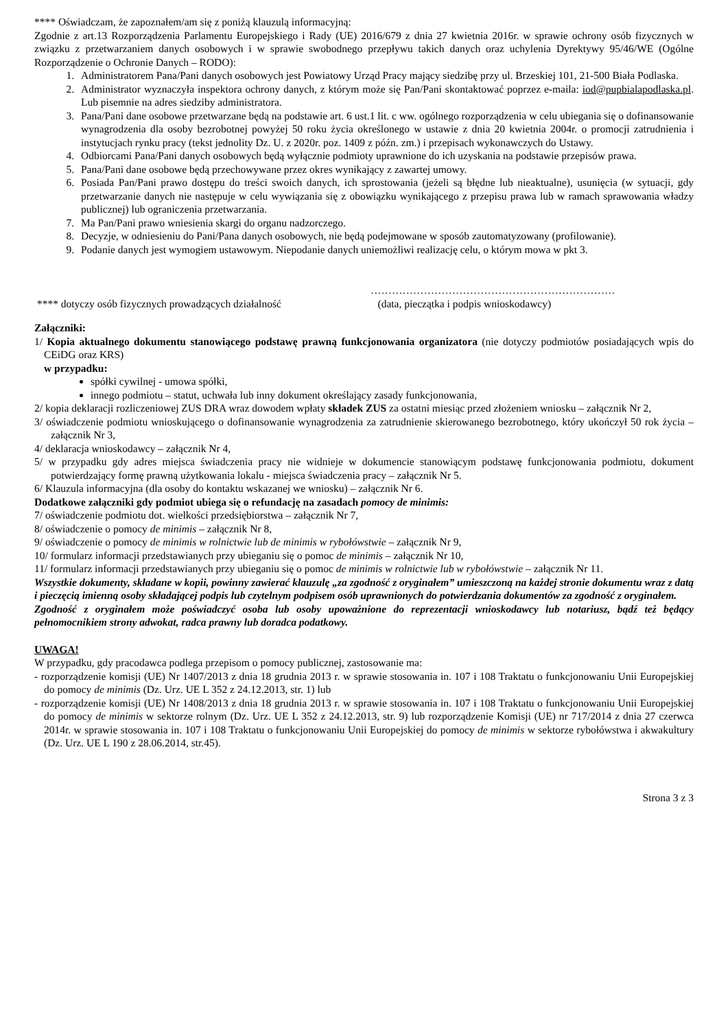**** Oświadczam, że zapoznałem/am się z poniżą klauzulą informacyjną:
Zgodnie z art.13 Rozporządzenia Parlamentu Europejskiego i Rady (UE) 2016/679 z dnia 27 kwietnia 2016r. w sprawie ochrony osób fizycznych w związku z przetwarzaniem danych osobowych i w sprawie swobodnego przepływu takich danych oraz uchylenia Dyrektywy 95/46/WE (Ogólne Rozporządzenie o Ochronie Danych – RODO):
1. Administratorem Pana/Pani danych osobowych jest Powiatowy Urząd Pracy mający siedzibę przy ul. Brzeskiej 101, 21-500 Biała Podlaska.
2. Administrator wyznaczyła inspektora ochrony danych, z którym może się Pan/Pani skontaktować poprzez e-maila: iod@pupbialapodlaska.pl. Lub pisemnie na adres siedziby administratora.
3. Pana/Pani dane osobowe przetwarzane będą na podstawie art. 6 ust.1 lit. c ww. ogólnego rozporządzenia w celu ubiegania się o dofinansowanie wynagrodzenia dla osoby bezrobotnej powyżej 50 roku życia określonego w ustawie z dnia 20 kwietnia 2004r. o promocji zatrudnienia i instytucjach rynku pracy (tekst jednolity Dz. U. z 2020r. poz. 1409 z późn. zm.) i przepisach wykonawczych do Ustawy.
4. Odbiorcami Pana/Pani danych osobowych będą wyłącznie podmioty uprawnione do ich uzyskania na podstawie przepisów prawa.
5. Pana/Pani dane osobowe będą przechowywane przez okres wynikający z zawartej umowy.
6. Posiada Pan/Pani prawo dostępu do treści swoich danych, ich sprostowania (jeżeli są błędne lub nieaktualne), usunięcia (w sytuacji, gdy przetwarzanie danych nie następuje w celu wywiązania się z obowiązku wynikającego z przepisu prawa lub w ramach sprawowania władzy publicznej) lub ograniczenia przetwarzania.
7. Ma Pan/Pani prawo wniesienia skargi do organu nadzorczego.
8. Decyzje, w odniesieniu do Pani/Pana danych osobowych, nie będą podejmowane w sposób zautomatyzowany (profilowanie).
9. Podanie danych jest wymogiem ustawowym. Niepodanie danych uniemożliwi realizację celu, o którym mowa w pkt 3.
……………………………………………………………
**** dotyczy osób fizycznych prowadzących działalność
(data, pieczątka i podpis wnioskodawcy)
Załączniki:
1/ Kopia aktualnego dokumentu stanowiącego podstawę prawną funkcjonowania organizatora (nie dotyczy podmiotów posiadających wpis do CEiDG oraz KRS)
w przypadku:
spółki cywilnej - umowa spółki,
innego podmiotu – statut, uchwała lub inny dokument określający zasady funkcjonowania,
2/ kopia deklaracji rozliczeniowej ZUS DRA wraz dowodem wpłaty składek ZUS za ostatni miesiąc przed złożeniem wniosku – załącznik Nr 2,
3/ oświadczenie podmiotu wnioskującego o dofinansowanie wynagrodzenia za zatrudnienie skierowanego bezrobotnego, który ukończył 50 rok życia – załącznik Nr 3,
4/ deklaracja wnioskodawcy – załącznik Nr 4,
5/ w przypadku gdy adres miejsca świadczenia pracy nie widnieje w dokumencie stanowiącym podstawę funkcjonowania podmiotu, dokument potwierdzający formę prawną użytkowania lokalu - miejsca świadczenia pracy – załącznik Nr 5.
6/ Klauzula informacyjna (dla osoby do kontaktu wskazanej we wniosku) – załącznik Nr 6.
Dodatkowe załączniki gdy podmiot ubiega się o refundację na zasadach pomocy de minimis:
7/ oświadczenie podmiotu dot. wielkości przedsiębiorstwa – załącznik Nr 7,
8/ oświadczenie o pomocy de minimis – załącznik Nr 8,
9/ oświadczenie o pomocy de minimis w rolnictwie lub de minimis w rybołówstwie – załącznik Nr 9,
10/ formularz informacji przedstawianych przy ubieganiu się o pomoc de minimis – załącznik Nr 10,
11/ formularz informacji przedstawianych przy ubieganiu się o pomoc de minimis w rolnictwie lub w rybołówstwie – załącznik Nr 11.
Wszystkie dokumenty, składane w kopii, powinny zawierać klauzulę „za zgodność z oryginałem” umieszczoną na każdej stronie dokumentu wraz z datą i pieczęcią imienną osoby składającej podpis lub czytelnym podpisem osób uprawnionych do potwierdzania dokumentów za zgodność z oryginałem.
Zgodność z oryginałem może poświadczyć osoba lub osoby upoważnione do reprezentacji wnioskodawcy lub notariusz, bądź też będący pełnomocnikiem strony adwokat, radca prawny lub doradca podatkowy.
UWAGA!
W przypadku, gdy pracodawca podlega przepisom o pomocy publicznej, zastosowanie ma:
- rozporządzenie komisji (UE) Nr 1407/2013 z dnia 18 grudnia 2013 r. w sprawie stosowania in. 107 i 108 Traktatu o funkcjonowaniu Unii Europejskiej do pomocy de minimis (Dz. Urz. UE L 352 z 24.12.2013, str. 1) lub
- rozporządzenie komisji (UE) Nr 1408/2013 z dnia 18 grudnia 2013 r. w sprawie stosowania in. 107 i 108 Traktatu o funkcjonowaniu Unii Europejskiej do pomocy de minimis w sektorze rolnym (Dz. Urz. UE L 352 z 24.12.2013, str. 9) lub rozporządzenie Komisji (UE) nr 717/2014 z dnia 27 czerwca 2014r. w sprawie stosowania in. 107 i 108 Traktatu o funkcjonowaniu Unii Europejskiej do pomocy de minimis w sektorze rybołówstwa i akwakultury (Dz. Urz. UE L 190 z 28.06.2014, str.45).
Strona 3 z 3